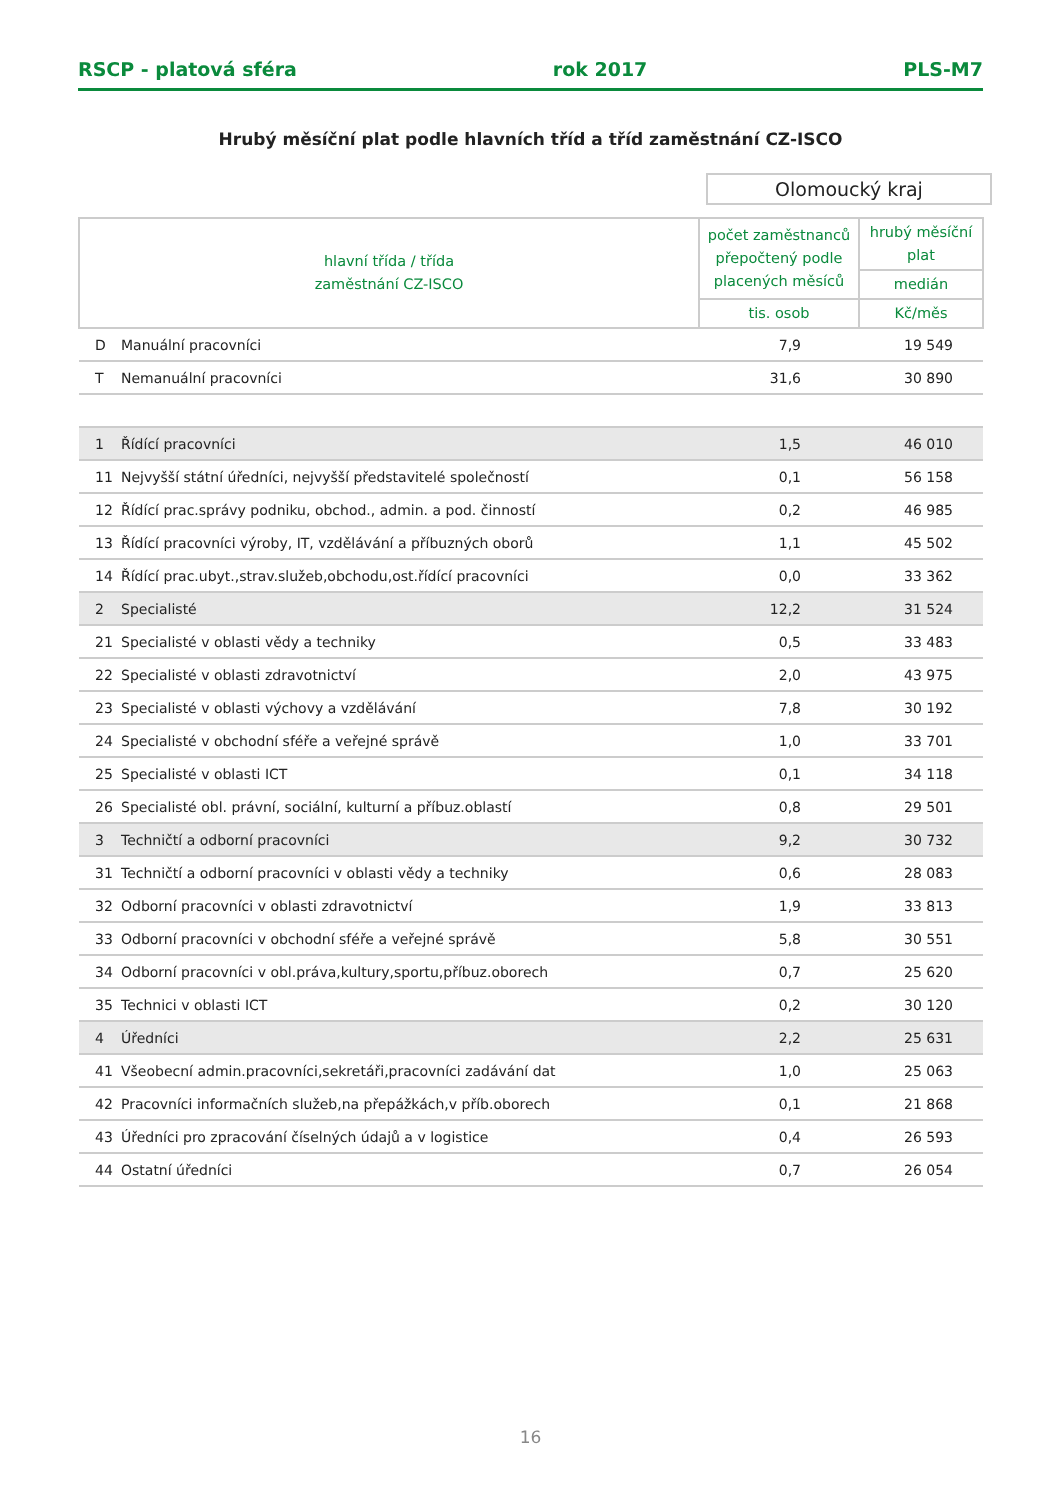RSCP - platová sféra rok 2017 PLS-M7
Hrubý měsíční plat podle hlavních tříd a tříd zaměstnání CZ-ISCO
Olomoucký kraj
| hlavní třída / třída zaměstnání CZ-ISCO | | počet zaměstnanců přepočtený podle placených měsíců | hrubý měsíční plat |
| --- | --- | --- | --- |
| | | | medián |
| | | tis. osob | Kč/měs |
| D | Manuální pracovníci | 7,9 | 19 549 |
| T | Nemanuální pracovníci | 31,6 | 30 890 |
| 1 | Řídící pracovníci | 1,5 | 46 010 |
| 11 | Nejvyšší státní úředníci, nejvyšší představitelé společností | 0,1 | 56 158 |
| 12 | Řídící prac.správy podniku, obchod., admin. a pod. činností | 0,2 | 46 985 |
| 13 | Řídící pracovníci výroby, IT, vzdělávání a příbuzných oborů | 1,1 | 45 502 |
| 14 | Řídící prac.ubyt.,strav.služeb,obchodu,ost.řídící pracovníci | 0,0 | 33 362 |
| 2 | Specialisté | 12,2 | 31 524 |
| 21 | Specialisté v oblasti vědy a techniky | 0,5 | 33 483 |
| 22 | Specialisté v oblasti zdravotnictví | 2,0 | 43 975 |
| 23 | Specialisté v oblasti výchovy a vzdělávání | 7,8 | 30 192 |
| 24 | Specialisté v obchodní sféře a veřejné správě | 1,0 | 33 701 |
| 25 | Specialisté v oblasti ICT | 0,1 | 34 118 |
| 26 | Specialisté obl. právní, sociální, kulturní a příbuz.oblastí | 0,8 | 29 501 |
| 3 | Techničtí a odborní pracovníci | 9,2 | 30 732 |
| 31 | Techničtí a odborní pracovníci v oblasti vědy a techniky | 0,6 | 28 083 |
| 32 | Odborní pracovníci v oblasti zdravotnictví | 1,9 | 33 813 |
| 33 | Odborní pracovníci v obchodní sféře a veřejné správě | 5,8 | 30 551 |
| 34 | Odborní pracovníci v obl.práva,kultury,sportu,příbuz.oborech | 0,7 | 25 620 |
| 35 | Technici v oblasti ICT | 0,2 | 30 120 |
| 4 | Úředníci | 2,2 | 25 631 |
| 41 | Všeobecní admin.pracovníci,sekretáři,pracovníci zadávání dat | 1,0 | 25 063 |
| 42 | Pracovníci informačních služeb,na přepážkách,v příb.oborech | 0,1 | 21 868 |
| 43 | Úředníci pro zpracování číselných údajů a v logistice | 0,4 | 26 593 |
| 44 | Ostatní úředníci | 0,7 | 26 054 |
16